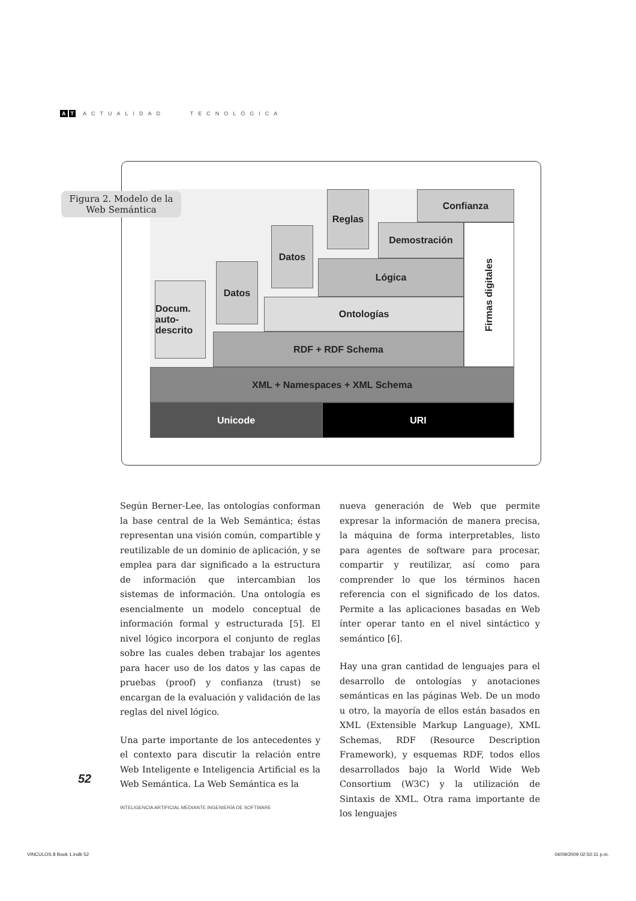A T ACTUALIDAD TECNOLÓGICA
Figura 2. Modelo de la Web Semántica
Unicode URI
XML + Namespaces + XML Schema
RDF + RDF Schema
Ontologías
Lógica
Demostración
Confianza
Firmas digitales
Docum. auto-descrito
Datos
Datos
Reglas
Según Berner-Lee, las ontologías conforman la base central de la Web Semántica; éstas representan una visión común, compartible y reutilizable de un dominio de aplicación, y se emplea para dar significado a la estructura de información que intercambian los sistemas de información. Una ontología es esencialmente un modelo conceptual de información formal y estructurada [5]. El nivel lógico incorpora el conjunto de reglas sobre las cuales deben trabajar los agentes para hacer uso de los datos y las capas de pruebas (proof) y confianza (trust) se encargan de la evaluación y validación de las reglas del nivel lógico.
Una parte importante de los antecedentes y el contexto para discutir la relación entre Web Inteligente e Inteligencia Artificial es la Web Semántica. La Web Semántica es la
nueva generación de Web que permite expresar la información de manera precisa, la máquina de forma interpretables, listo para agentes de software para procesar, compartir y reutilizar, así como para comprender lo que los términos hacen referencia con el significado de los datos. Permite a las aplicaciones basadas en Web ínter operar tanto en el nivel sintáctico y semántico [6].
Hay una gran cantidad de lenguajes para el desarrollo de ontologías y anotaciones semánticas en las páginas Web. De un modo u otro, la mayoría de ellos están basados en XML (Extensible Markup Language), XML Schemas, RDF (Resource Description Framework), y esquemas RDF, todos ellos desarrollados bajo la World Wide Web Consortium (W3C) y la utilización de Sintaxis de XML. Otra rama importante de los lenguajes
52
INTELIGENCIA ARTIFICIAL MEDIANTE INGENIERÍA DE SOFTWARE
VINCULOS 8 Book 1.indb 52 04/09/2009 02:50:11 p.m.